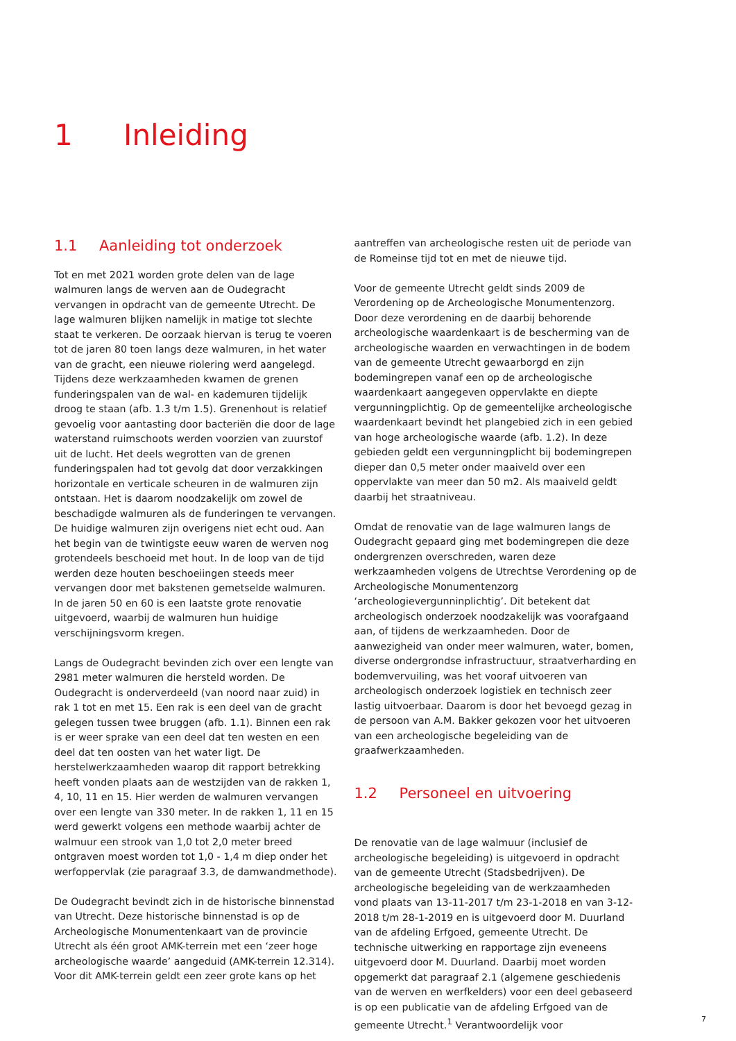1 Inleiding
1.1 Aanleiding tot onderzoek
Tot en met 2021 worden grote delen van de lage walmuren langs de werven aan de Oudegracht vervangen in opdracht van de gemeente Utrecht. De lage walmuren blijken namelijk in matige tot slechte staat te verkeren. De oorzaak hiervan is terug te voeren tot de jaren 80 toen langs deze walmuren, in het water van de gracht, een nieuwe riolering werd aangelegd. Tijdens deze werkzaamheden kwamen de grenen funderingspalen van de wal- en kademuren tijdelijk droog te staan (afb. 1.3 t/m 1.5). Grenenhout is relatief gevoelig voor aantasting door bacteriën die door de lage waterstand ruimschoots werden voorzien van zuurstof uit de lucht. Het deels wegrotten van de grenen funderingspalen had tot gevolg dat door verzakkingen horizontale en verticale scheuren in de walmuren zijn ontstaan. Het is daarom noodzakelijk om zowel de beschadigde walmuren als de funderingen te vervangen. De huidige walmuren zijn overigens niet echt oud. Aan het begin van de twintigste eeuw waren de werven nog grotendeels beschoeid met hout. In de loop van de tijd werden deze houten beschoeiingen steeds meer vervangen door met bakstenen gemetselde walmuren. In de jaren 50 en 60 is een laatste grote renovatie uitgevoerd, waarbij de walmuren hun huidige verschijningsvorm kregen.
Langs de Oudegracht bevinden zich over een lengte van 2981 meter walmuren die hersteld worden. De Oudegracht is onderverdeeld (van noord naar zuid) in rak 1 tot en met 15. Een rak is een deel van de gracht gelegen tussen twee bruggen (afb. 1.1). Binnen een rak is er weer sprake van een deel dat ten westen en een deel dat ten oosten van het water ligt. De herstelwerkzaamheden waarop dit rapport betrekking heeft vonden plaats aan de westzijden van de rakken 1, 4, 10, 11 en 15. Hier werden de walmuren vervangen over een lengte van 330 meter. In de rakken 1, 11 en 15 werd gewerkt volgens een methode waarbij achter de walmuur een strook van 1,0 tot 2,0 meter breed ontgraven moest worden tot 1,0 - 1,4 m diep onder het werfoppervlak (zie paragraaf 3.3, de damwandmethode).
De Oudegracht bevindt zich in de historische binnenstad van Utrecht. Deze historische binnenstad is op de Archeologische Monumentenkaart van de provincie Utrecht als één groot AMK-terrein met een ‘zeer hoge archeologische waarde’ aangeduid (AMK-terrein 12.314). Voor dit AMK-terrein geldt een zeer grote kans op het
aantreffen van archeologische resten uit de periode van de Romeinse tijd tot en met de nieuwe tijd.
Voor de gemeente Utrecht geldt sinds 2009 de Verordening op de Archeologische Monumentenzorg. Door deze verordening en de daarbij behorende archeologische waardenkaart is de bescherming van de archeologische waarden en verwachtingen in de bodem van de gemeente Utrecht gewaarborgd en zijn bodemingrepen vanaf een op de archeologische waardenkaart aangegeven oppervlakte en diepte vergunningplichtig. Op de gemeentelijke archeologische waardenkaart bevindt het plangebied zich in een gebied van hoge archeologische waarde (afb. 1.2). In deze gebieden geldt een vergunningplicht bij bodemingrepen dieper dan 0,5 meter onder maaiveld over een oppervlakte van meer dan 50 m2. Als maaiveld geldt daarbij het straatniveau.
Omdat de renovatie van de lage walmuren langs de Oudegracht gepaard ging met bodemingrepen die deze ondergrenzen overschreden, waren deze werkzaamheden volgens de Utrechtse Verordening op de Archeologische Monumentenzorg ‘archeologievergunninplichtig’. Dit betekent dat archeologisch onderzoek noodzakelijk was voorafgaand aan, of tijdens de werkzaamheden. Door de aanwezigheid van onder meer walmuren, water, bomen, diverse ondergrondse infrastructuur, straatverharding en bodemvervuiling, was het vooraf uitvoeren van archeologisch onderzoek logistiek en technisch zeer lastig uitvoerbaar. Daarom is door het bevoegd gezag in de persoon van A.M. Bakker gekozen voor het uitvoeren van een archeologische begeleiding van de graafwerkzaamheden.
1.2 Personeel en uitvoering
De renovatie van de lage walmuur (inclusief de archeologische begeleiding) is uitgevoerd in opdracht van de gemeente Utrecht (Stadsbedrijven). De archeologische begeleiding van de werkzaamheden vond plaats van 13-11-2017 t/m 23-1-2018 en van 3-12-2018 t/m 28-1-2019 en is uitgevoerd door M. Duurland van de afdeling Erfgoed, gemeente Utrecht. De technische uitwerking en rapportage zijn eveneens uitgevoerd door M. Duurland. Daarbij moet worden opgemerkt dat paragraaf 2.1 (algemene geschiedenis van de werven en werfkelders) voor een deel gebaseerd is op een publicatie van de afdeling Erfgoed van de gemeente Utrecht.<sup>1</sup> Verantwoordelijk voor
7